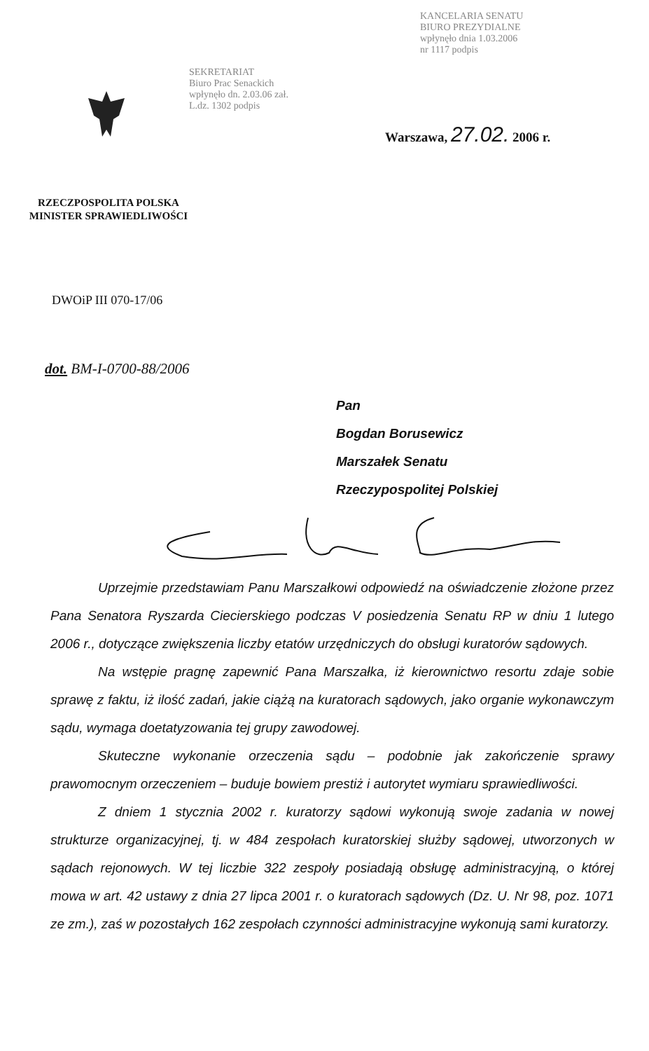KANCELARIA SENATU
BIURO PREZYDIALNE
wpłynęło dnia 1.03.2006
nr 1117 podpis
SEKRETARIAT
Biuro Prac Senackich
wpłynęło dn. 2.03.06 zał.
L.dz. 1302 podpis
Warszawa, 27.02. 2006 r.
RZECZPOSPOLITA POLSKA
MINISTER SPRAWIEDLIWOŚCI
DWOiP III 070-17/06
dot. BM-I-0700-88/2006
Pan
Bogdan Borusewicz
Marszałek Senatu
Rzeczypospolitej Polskiej
Uprzejmie przedstawiam Panu Marszałkowi odpowiedź na oświadczenie złożone przez Pana Senatora Ryszarda Ciecierskiego podczas V posiedzenia Senatu RP w dniu 1 lutego 2006 r., dotyczące zwiększenia liczby etatów urzędniczych do obsługi kuratorów sądowych.
Na wstępie pragnę zapewnić Pana Marszałka, iż kierownictwo resortu zdaje sobie sprawę z faktu, iż ilość zadań, jakie ciążą na kuratorach sądowych, jako organie wykonawczym sądu, wymaga doetatyzowania tej grupy zawodowej.
Skuteczne wykonanie orzeczenia sądu – podobnie jak zakończenie sprawy prawomocnym orzeczeniem – buduje bowiem prestiż i autorytet wymiaru sprawiedliwości.
Z dniem 1 stycznia 2002 r. kuratorzy sądowi wykonują swoje zadania w nowej strukturze organizacyjnej, tj. w 484 zespołach kuratorskiej służby sądowej, utworzonych w sądach rejonowych. W tej liczbie 322 zespoły posiadają obsługę administracyjną, o której mowa w art. 42 ustawy z dnia 27 lipca 2001 r. o kuratorach sądowych (Dz. U. Nr 98, poz. 1071 ze zm.), zaś w pozostałych 162 zespołach czynności administracyjne wykonują sami kuratorzy.